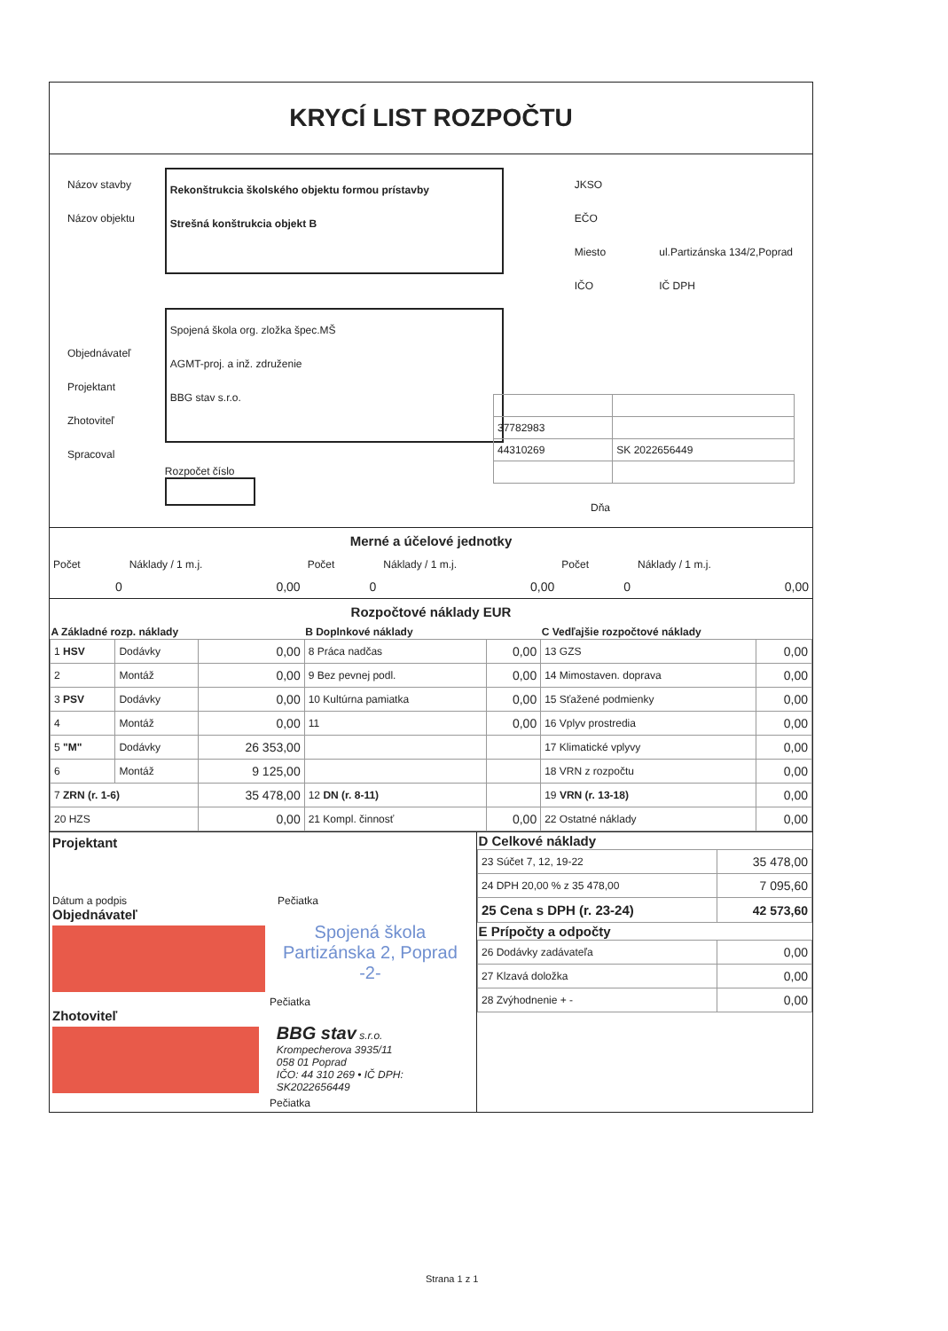KRYCÍ LIST ROZPOČTU
Názov stavby
Názov objektu
Objednávateľ
Projektant
Zhotoviteľ
Spracoval
Rekonštrukcia školského objektu formou prístavby
Strešná konštrukcia objekt B
Spojená škola org. zložka špec.MŠ
AGMT-proj. a inž. združenie
BBG stav s.r.o.
Rozpočet číslo
JKSO
EČO
Miesto
IČO
ul.Partizánska 134/2,Poprad
IČ DPH
| 37782983 | |
| 44310269 | SK 2022656449 |
Dňa
Merné a účelové jednotky
| Počet | Náklady / 1 m.j. | Počet | Náklady / 1 m.j. | Počet | Náklady / 1 m.j. |
| 0 | 0,00 | 0 | 0,00 | 0 | 0,00 |
Rozpočtové náklady EUR
| A Základné rozp. náklady | | | B Doplnkové náklady | | C Vedľajšie rozpočtové náklady | |
| --- | --- | --- | --- | --- | --- | --- |
| 1 HSV | Dodávky | 0,00 | 8 Práca nadčas | 0,00 | 13 GZS | 0,00 |
| 2 | Montáž | 0,00 | 9 Bez pevnej podl. | 0,00 | 14 Mimostaven. doprava | 0,00 |
| 3 PSV | Dodávky | 0,00 | 10 Kultúrna pamiatka | 0,00 | 15 Sťažené podmienky | 0,00 |
| 4 | Montáž | 0,00 | 11 | 0,00 | 16 Vplyv prostredia | 0,00 |
| 5 "M" | Dodávky | 26 353,00 | | | 17 Klimatické vplyvy | 0,00 |
| 6 | Montáž | 9 125,00 | | | 18 VRN z rozpočtu | 0,00 |
| 7 ZRN (r. 1-6) | | 35 478,00 | 12 DN (r. 8-11) | | 19 VRN (r. 13-18) | 0,00 |
| 20 HZS | | 0,00 | 21 Kompl. činnosť | 0,00 | 22 Ostatné náklady | 0,00 |
Projektant
Dátum a podpis Pečiatka
Objednávateľ
Spojená škola
Partizánska 2, Poprad
-2-
Pečiatka
Zhotoviteľ
BBG stav s.r.o.
Krompecherova 3935/11
058 01 Poprad
IČO: 44 310 269 • IČ DPH: SK2022656449
Pečiatka
| D Celkové náklady | |
| --- | --- |
| 23 Súčet 7, 12, 19-22 | 35 478,00 |
| 24 DPH 20,00 % z 35 478,00 | 7 095,60 |
| 25 Cena s DPH (r. 23-24) | 42 573,60 |
| E Prípočty a odpočty | |
| 26 Dodávky zadávateľa | 0,00 |
| 27 Klzavá doložka | 0,00 |
| 28 Zvýhodnenie + - | 0,00 |
Strana 1 z 1